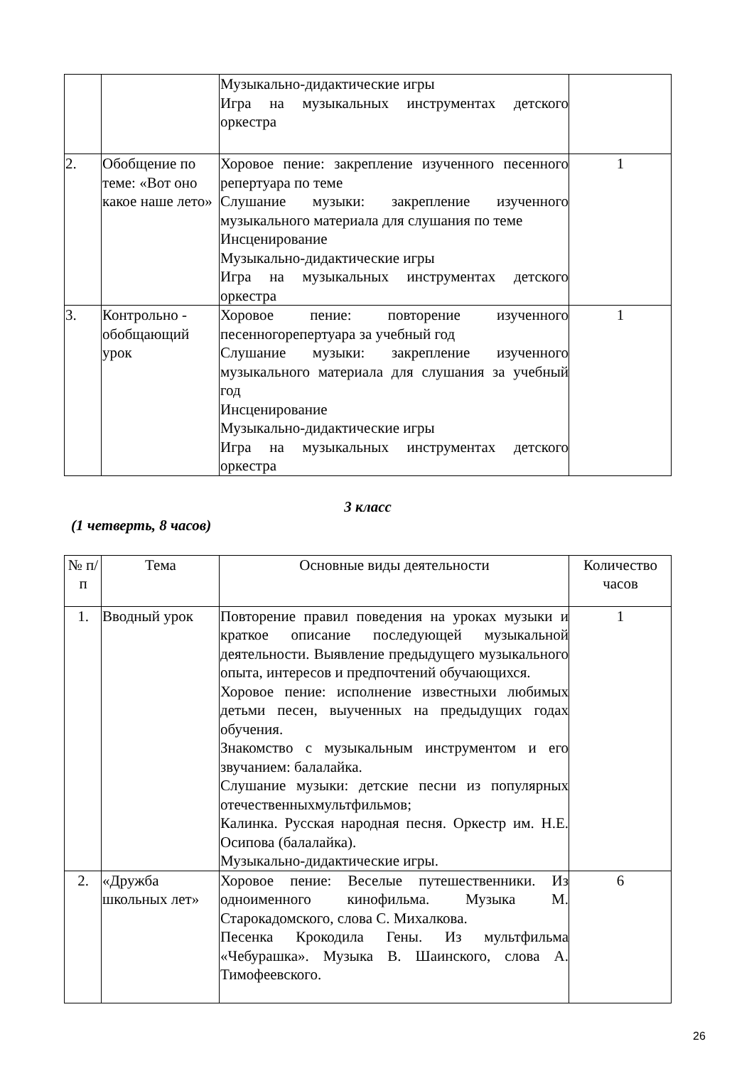| | | Музыкально-дидактические игры Игра на музыкальных инструментах детского оркестра | |
| 2. | Обобщение по теме: «Вот оно какое наше лето» | Хоровое пение: закрепление изученного песенного репертуара по теме Слушание музыки: закрепление изученного музыкального материала для слушания по теме Инсценирование Музыкально-дидактические игры Игра на музыкальных инструментах детского оркестра | 1 |
| 3. | Контрольно - обобщающий урок | Хоровое пение: повторение изученного песенногорепертуара за учебный год Слушание музыки: закрепление изученного музыкального материала для слушания за учебный год Инсценирование Музыкально-дидактические игры Игра на музыкальных инструментах детского оркестра | 1 |
3 класс
(1 четверть, 8 часов)
| № п/п | Тема | Основные виды деятельности | Количество часов |
| --- | --- | --- | --- |
| 1. | Вводный урок | Повторение правил поведения на уроках музыки и краткое описание последующей музыкальной деятельности. Выявление предыдущего музыкального опыта, интересов и предпочтений обучающихся. Хоровое пение: исполнение известныхи любимых детьми песен, выученных на предыдущих годах обучения. Знакомство с музыкальным инструментом и его звучанием: балалайка. Слушание музыки: детские песни из популярных отечественныхмультфильмов; Калинка. Русская народная песня. Оркестр им. Н.Е. Осипова (балалайка). Музыкально-дидактические игры. | 1 |
| 2. | «Дружба школьных лет» | Хоровое пение: Веселые путешественники. Из одноименного кинофильма. Музыка М. Старокадомского, слова С. Михалкова. Песенка Крокодила Гены. Из мультфильма «Чебурашка». Музыка В. Шаинского, слова А. Тимофеевского. | 6 |
26